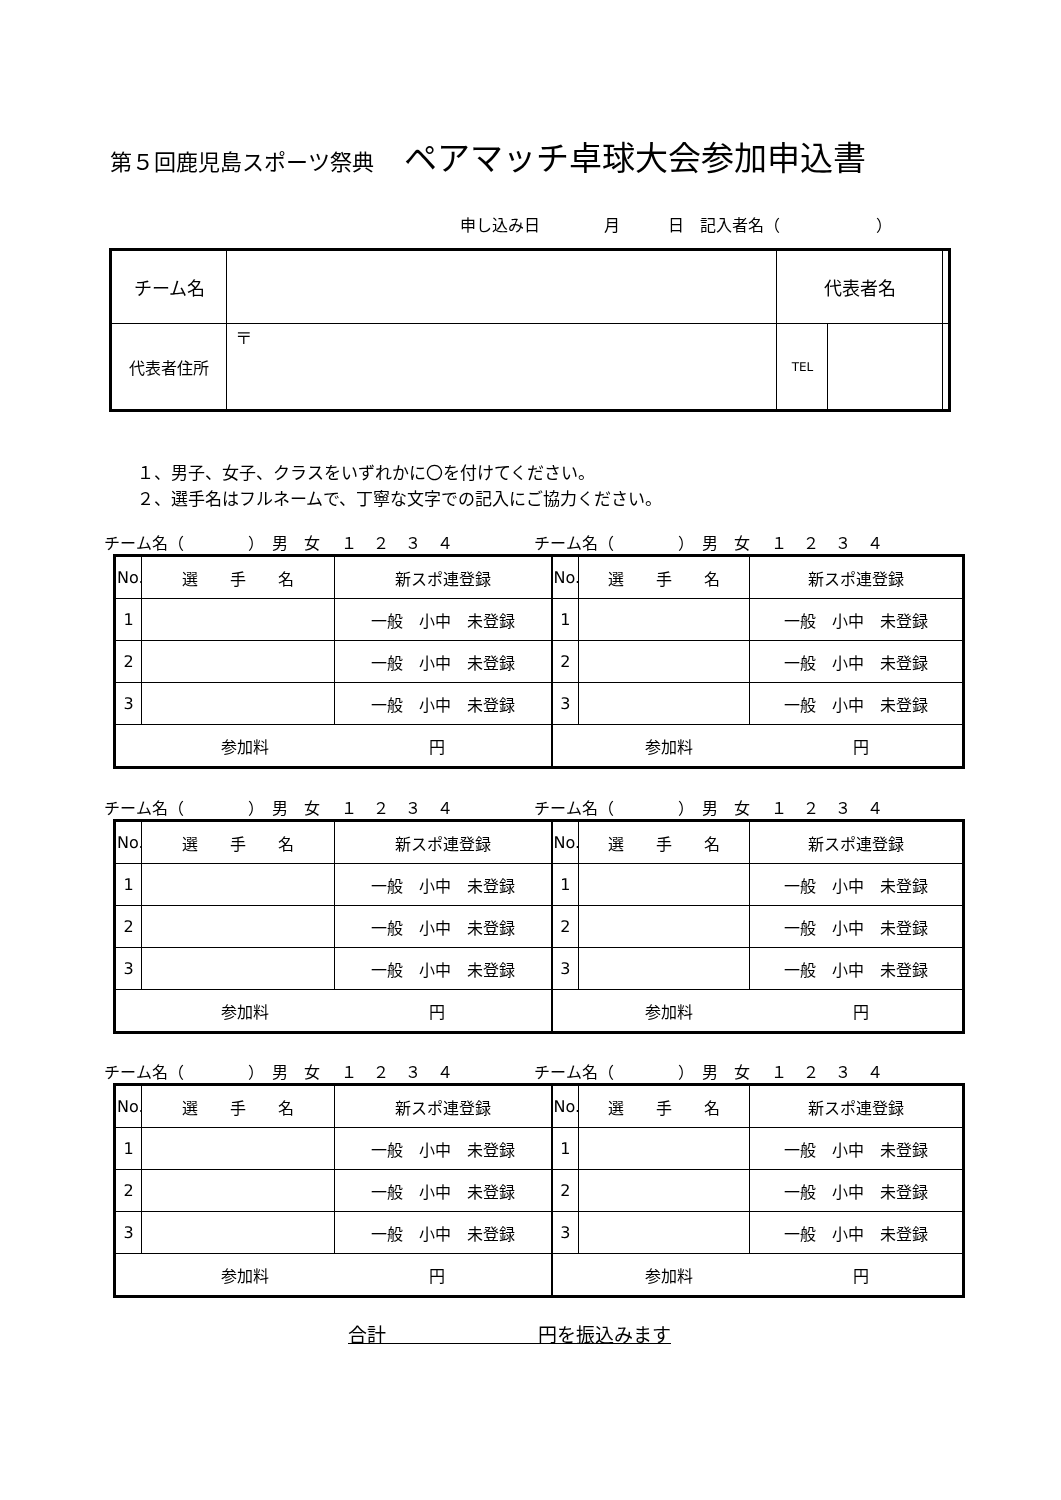第５回鹿児島スポーツ祭典 ペアマッチ卓球大会参加申込書
申し込み日　　　　月　　　日　記入者名（　　　　　　）
| チーム名 | | 代表者名 | | |
| 代表者住所 | 〒 | TEL | | |
１、男子、女子、クラスをいずれかに〇を付けてください。
２、選手名はフルネームで、丁寧な文字での記入にご協力ください。
チーム名（　　　　）　男　女　 １　２　３　４
チーム名（　　　　）　男　女　 １　２　３　４
| No. | 選 手 名 | 新スポ連登録 | No. | 選 手 名 | 新スポ連登録 |
| 1 | | 一般 小中 未登録 | 1 | | 一般 小中 未登録 |
| 2 | | 一般 小中 未登録 | 2 | | 一般 小中 未登録 |
| 3 | | 一般 小中 未登録 | 3 | | 一般 小中 未登録 |
| 参加料 円 | | | 参加料 円 | | |
チーム名（　　　　）　男　女　 １　２　３　４
チーム名（　　　　）　男　女　 １　２　３　４
| No. | 選 手 名 | 新スポ連登録 | No. | 選 手 名 | 新スポ連登録 |
| 1 | | 一般 小中 未登録 | 1 | | 一般 小中 未登録 |
| 2 | | 一般 小中 未登録 | 2 | | 一般 小中 未登録 |
| 3 | | 一般 小中 未登録 | 3 | | 一般 小中 未登録 |
| 参加料 円 | | | 参加料 円 | | |
チーム名（　　　　）　男　女　 １　２　３　４
チーム名（　　　　）　男　女　 １　２　３　４
| No. | 選 手 名 | 新スポ連登録 | No. | 選 手 名 | 新スポ連登録 |
| 1 | | 一般 小中 未登録 | 1 | | 一般 小中 未登録 |
| 2 | | 一般 小中 未登録 | 2 | | 一般 小中 未登録 |
| 3 | | 一般 小中 未登録 | 3 | | 一般 小中 未登録 |
| 参加料 円 | | | 参加料 円 | | |
合計　　　　　　　　円を振込みます